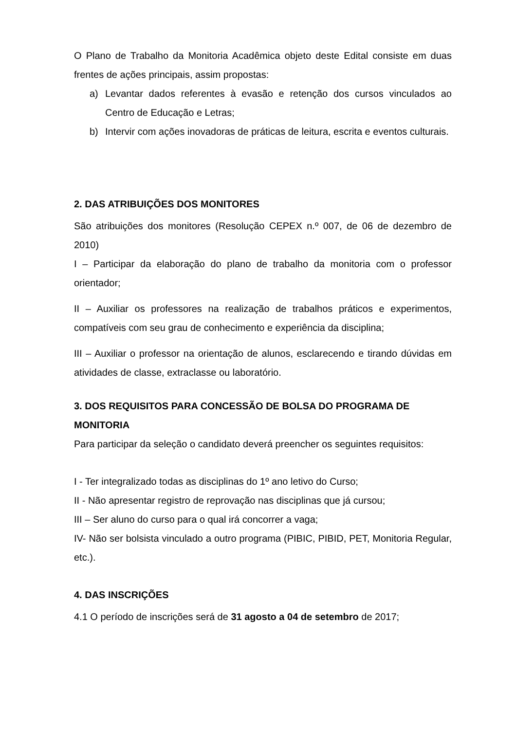O Plano de Trabalho da Monitoria Acadêmica objeto deste Edital consiste em duas frentes de ações principais, assim propostas:
a) Levantar dados referentes à evasão e retenção dos cursos vinculados ao Centro de Educação e Letras;
b) Intervir com ações inovadoras de práticas de leitura, escrita e eventos culturais.
2. DAS ATRIBUIÇÕES DOS MONITORES
São atribuições dos monitores (Resolução CEPEX n.º 007, de 06 de dezembro de 2010)
I – Participar da elaboração do plano de trabalho da monitoria com o professor orientador;
II – Auxiliar os professores na realização de trabalhos práticos e experimentos, compatíveis com seu grau de conhecimento e experiência da disciplina;
III – Auxiliar o professor na orientação de alunos, esclarecendo e tirando dúvidas em atividades de classe, extraclasse ou laboratório.
3. DOS REQUISITOS PARA CONCESSÃO DE BOLSA DO PROGRAMA DE MONITORIA
Para participar da seleção o candidato deverá preencher os seguintes requisitos:
I - Ter integralizado todas as disciplinas do 1º ano letivo do Curso;
II - Não apresentar registro de reprovação nas disciplinas que já cursou;
III – Ser aluno do curso para o qual irá concorrer a vaga;
IV- Não ser bolsista vinculado a outro programa (PIBIC, PIBID, PET, Monitoria Regular, etc.).
4. DAS INSCRIÇÕES
4.1 O período de inscrições será de 31 agosto a 04 de setembro de 2017;